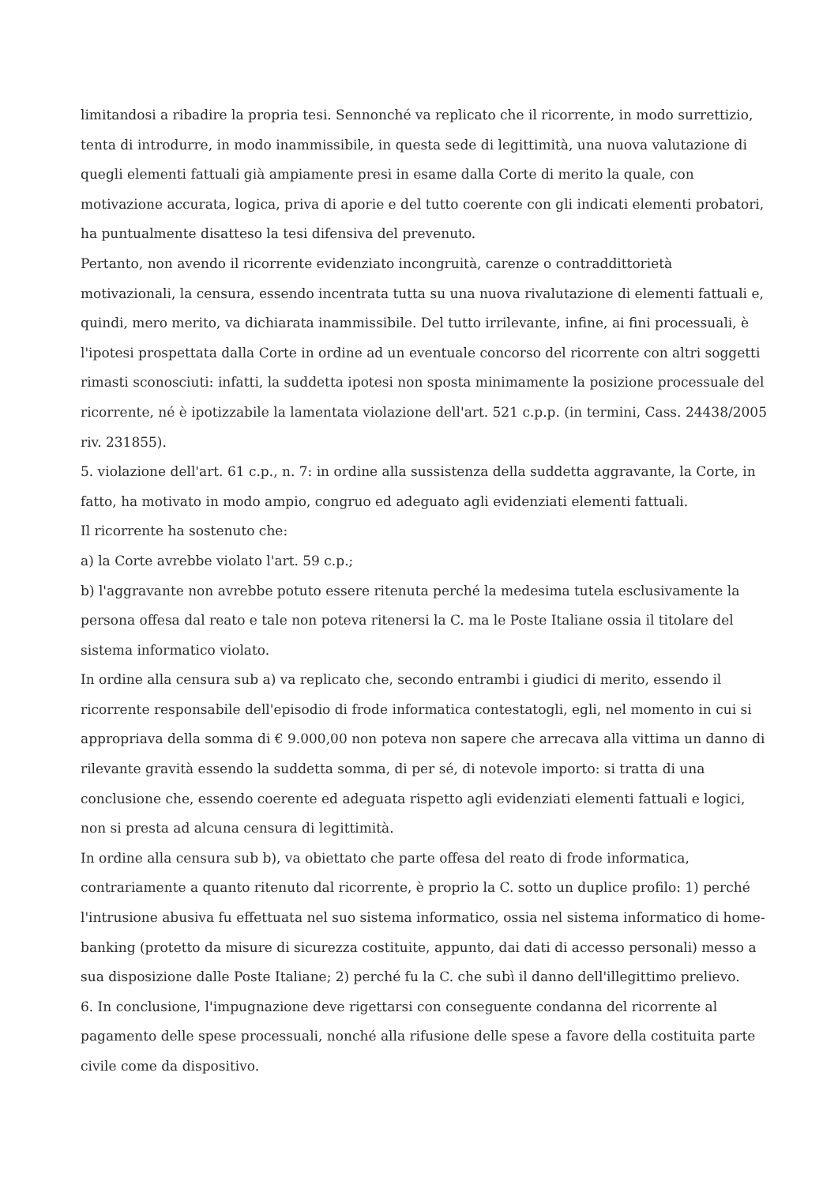limitandosi a ribadire la propria tesi. Sennonché va replicato che il ricorrente, in modo surrettizio, tenta di introdurre, in modo inammissibile, in questa sede di legittimità, una nuova valutazione di quegli elementi fattuali già ampiamente presi in esame dalla Corte di merito la quale, con motivazione accurata, logica, priva di aporie e del tutto coerente con gli indicati elementi probatori, ha puntualmente disatteso la tesi difensiva del prevenuto.
Pertanto, non avendo il ricorrente evidenziato incongruità, carenze o contraddittorietà motivazionali, la censura, essendo incentrata tutta su una nuova rivalutazione di elementi fattuali e, quindi, mero merito, va dichiarata inammissibile. Del tutto irrilevante, infine, ai fini processuali, è l'ipotesi prospettata dalla Corte in ordine ad un eventuale concorso del ricorrente con altri soggetti rimasti sconosciuti: infatti, la suddetta ipotesi non sposta minimamente la posizione processuale del ricorrente, né è ipotizzabile la lamentata violazione dell'art. 521 c.p.p. (in termini, Cass. 24438/2005 riv. 231855).
5. violazione dell'art. 61 c.p., n. 7: in ordine alla sussistenza della suddetta aggravante, la Corte, in fatto, ha motivato in modo ampio, congruo ed adeguato agli evidenziati elementi fattuali.
Il ricorrente ha sostenuto che:
a) la Corte avrebbe violato l'art. 59 c.p.;
b) l'aggravante non avrebbe potuto essere ritenuta perché la medesima tutela esclusivamente la persona offesa dal reato e tale non poteva ritenersi la C. ma le Poste Italiane ossia il titolare del sistema informatico violato.
In ordine alla censura sub a) va replicato che, secondo entrambi i giudici di merito, essendo il ricorrente responsabile dell'episodio di frode informatica contestatogli, egli, nel momento in cui si appropriava della somma di € 9.000,00 non poteva non sapere che arrecava alla vittima un danno di rilevante gravità essendo la suddetta somma, di per sé, di notevole importo: si tratta di una conclusione che, essendo coerente ed adeguata rispetto agli evidenziati elementi fattuali e logici, non si presta ad alcuna censura di legittimità.
In ordine alla censura sub b), va obiettato che parte offesa del reato di frode informatica, contrariamente a quanto ritenuto dal ricorrente, è proprio la C. sotto un duplice profilo: 1) perché l'intrusione abusiva fu effettuata nel suo sistema informatico, ossia nel sistema informatico di home-banking (protetto da misure di sicurezza costituite, appunto, dai dati di accesso personali) messo a sua disposizione dalle Poste Italiane; 2) perché fu la C. che subì il danno dell'illegittimo prelievo.
6. In conclusione, l'impugnazione deve rigettarsi con conseguente condanna del ricorrente al pagamento delle spese processuali, nonché alla rifusione delle spese a favore della costituita parte civile come da dispositivo.